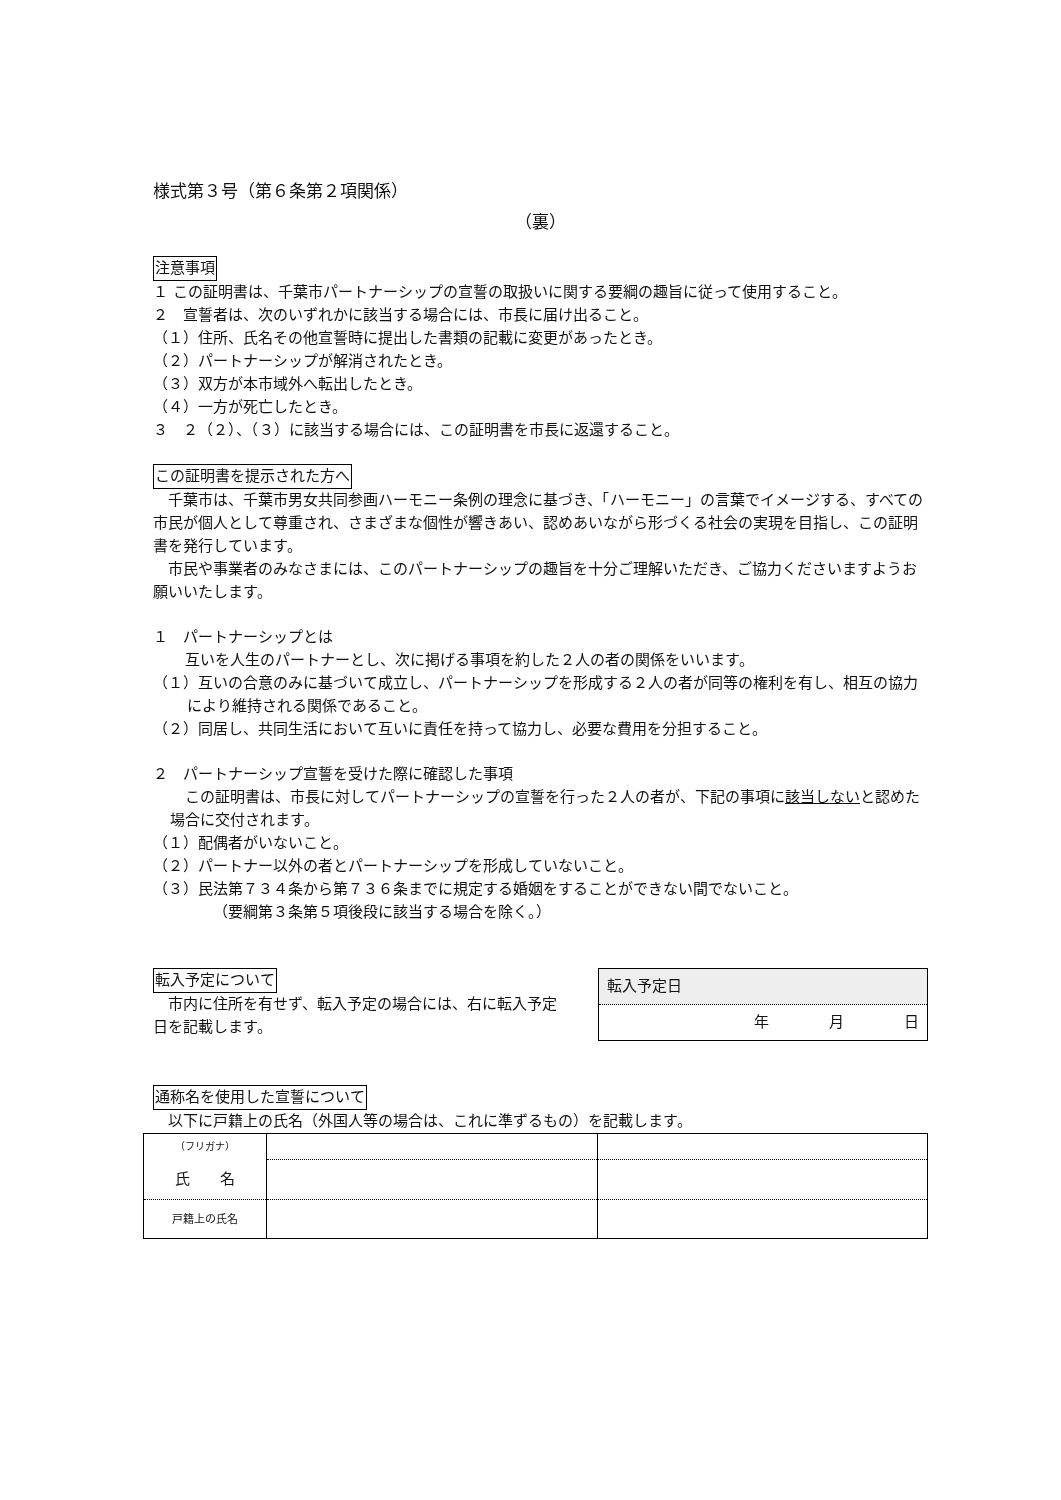様式第３号（第６条第２項関係）
（裏）
注意事項
１ この証明書は、千葉市パートナーシップの宣誓の取扱いに関する要綱の趣旨に従って使用すること。
２　宣誓者は、次のいずれかに該当する場合には、市長に届け出ること。
（１）住所、氏名その他宣誓時に提出した書類の記載に変更があったとき。
（２）パートナーシップが解消されたとき。
（３）双方が本市域外へ転出したとき。
（４）一方が死亡したとき。
３　２（２）、（３）に該当する場合には、この証明書を市長に返還すること。
この証明書を提示された方へ
　千葉市は、千葉市男女共同参画ハーモニー条例の理念に基づき、「ハーモニー」の言葉でイメージする、すべての市民が個人として尊重され、さまざまな個性が響きあい、認めあいながら形づくる社会の実現を目指し、この証明書を発行しています。
　市民や事業者のみなさまには、このパートナーシップの趣旨を十分ご理解いただき、ご協力くださいますようお願いいたします。
１　パートナーシップとは
　互いを人生のパートナーとし、次に掲げる事項を約した２人の者の関係をいいます。
（１）互いの合意のみに基づいて成立し、パートナーシップを形成する２人の者が同等の権利を有し、相互の協力により維持される関係であること。
（２）同居し、共同生活において互いに責任を持って協力し、必要な費用を分担すること。
２　パートナーシップ宣誓を受けた際に確認した事項
　この証明書は、市長に対してパートナーシップの宣誓を行った２人の者が、下記の事項に該当しないと認めた場合に交付されます。
（１）配偶者がいないこと。
（２）パートナー以外の者とパートナーシップを形成していないこと。
（３）民法第７３４条から第７３６条までに規定する婚姻をすることができない間でないこと。
（要綱第３条第５項後段に該当する場合を除く。）
転入予定について
　市内に住所を有せず、転入予定の場合には、右に転入予定日を記載します。
| 転入予定日 |
| --- |
| 年 月 日 |
通称名を使用した宣誓について
　以下に戸籍上の氏名（外国人等の場合は、これに準ずるもの）を記載します。
| （フリガナ） | | |
| 氏 名 | | |
| 戸籍上の氏名 | | |